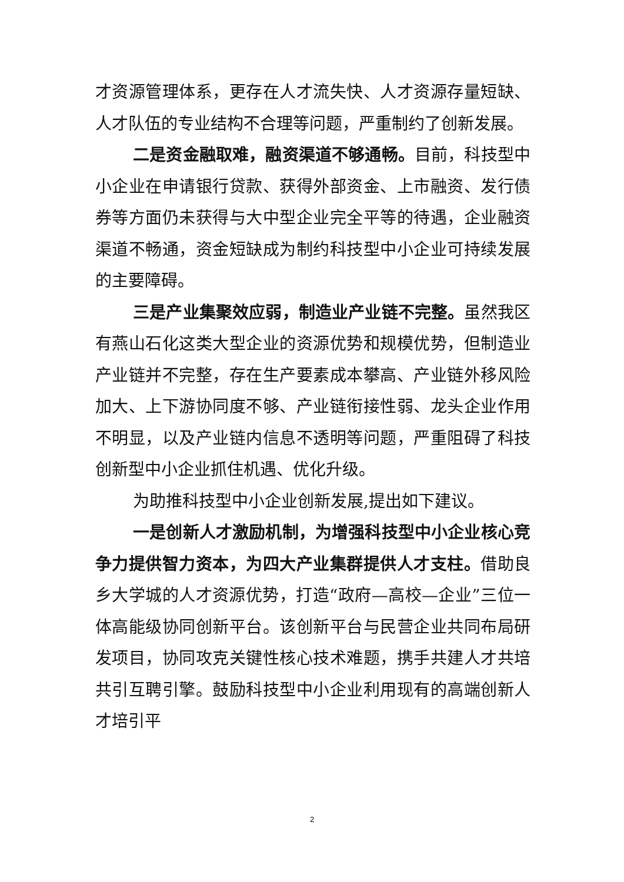才资源管理体系，更存在人才流失快、人才资源存量短缺、人才队伍的专业结构不合理等问题，严重制约了创新发展。
二是资金融取难，融资渠道不够通畅。目前，科技型中小企业在申请银行贷款、获得外部资金、上市融资、发行债券等方面仍未获得与大中型企业完全平等的待遇，企业融资渠道不畅通，资金短缺成为制约科技型中小企业可持续发展的主要障碍。
三是产业集聚效应弱，制造业产业链不完整。虽然我区有燕山石化这类大型企业的资源优势和规模优势，但制造业产业链并不完整，存在生产要素成本攀高、产业链外移风险加大、上下游协同度不够、产业链衔接性弱、龙头企业作用不明显，以及产业链内信息不透明等问题，严重阻碍了科技创新型中小企业抓住机遇、优化升级。
为助推科技型中小企业创新发展,提出如下建议。
一是创新人才激励机制，为增强科技型中小企业核心竞争力提供智力资本，为四大产业集群提供人才支柱。借助良乡大学城的人才资源优势，打造“政府—高校—企业”三位一体高能级协同创新平台。该创新平台与民营企业共同布局研发项目，协同攻克关键性核心技术难题，携手共建人才共培共引互聘引擎。鼓励科技型中小企业利用现有的高端创新人才培引平
2